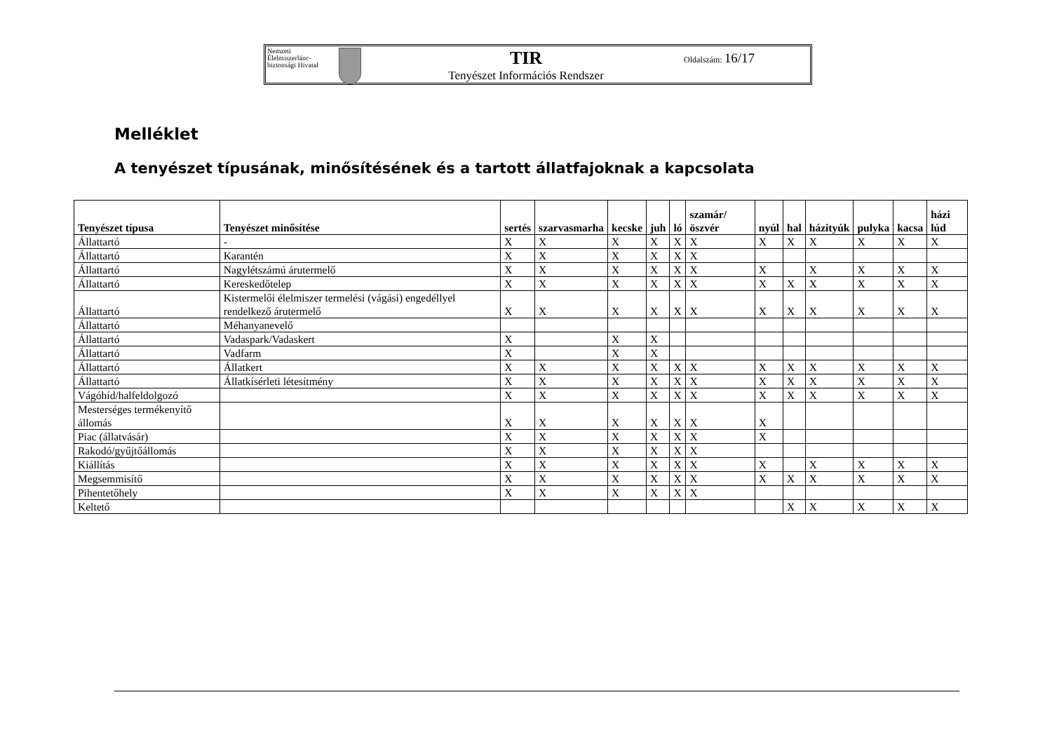Nemzeti Élelmiszerlánc-biztonsági Hivatal
TIR
Tenyészet Információs Rendszer
Oldalszám: 16/17
Melléklet
A tenyészet típusának, minősítésének és a tartott állatfajoknak a kapcsolata
| Tenyészet típusa | Tenyészet minősítése | sertés | szarvasmarha | kecske | juh | ló | szamár/ öszvér | nyúl | hal | házityúk | pulyka | kacsa | házi lúd |
| --- | --- | --- | --- | --- | --- | --- | --- | --- | --- | --- | --- | --- | --- |
| Állattartó | - | X | X | X | X | X | X | X | X | X | X | X | X |
| Állattartó | Karantén | X | X | X | X | X | X | | | | | | |
| Állattartó | Nagylétszámú árutermelő | X | X | X | X | X | X | X | | X | X | X | X |
| Állattartó | Kereskedőtelep | X | X | X | X | X | X | X | X | X | X | X | X |
| Állattartó | Kistermelői élelmiszer termelési (vágási) engedéllyel rendelkező árutermelő | X | X | X | X | X | X | X | X | X | X | X | X |
| Állattartó | Méhanyanevelő | | | | | | | | | | | | |
| Állattartó | Vadaspark/Vadaskert | X | | X | X | | | | | | | | |
| Állattartó | Vadfarm | X | | X | X | | | | | | | | |
| Állattartó | Állatkert | X | X | X | X | X | X | X | X | X | X | X | X |
| Állattartó | Állatkísérleti létesítmény | X | X | X | X | X | X | X | X | X | X | X | X |
| Vágóhíd/halfeldolgozó | | X | X | X | X | X | X | X | X | X | X | X | X |
| Mesterséges termékenyítő állomás | | X | X | X | X | X | X | X | | | | | |
| Piac (állatvásár) | | X | X | X | X | X | X | X | | | | | |
| Rakodó/gyűjtőállomás | | X | X | X | X | X | X | | | | | | |
| Kiállítás | | X | X | X | X | X | X | X | | X | X | X | X |
| Megsemmisítő | | X | X | X | X | X | X | X | X | X | X | X | X |
| Pihentetőhely | | X | X | X | X | X | X | | | | | | |
| Keltető | | | | | | | | | X | X | X | X | X |